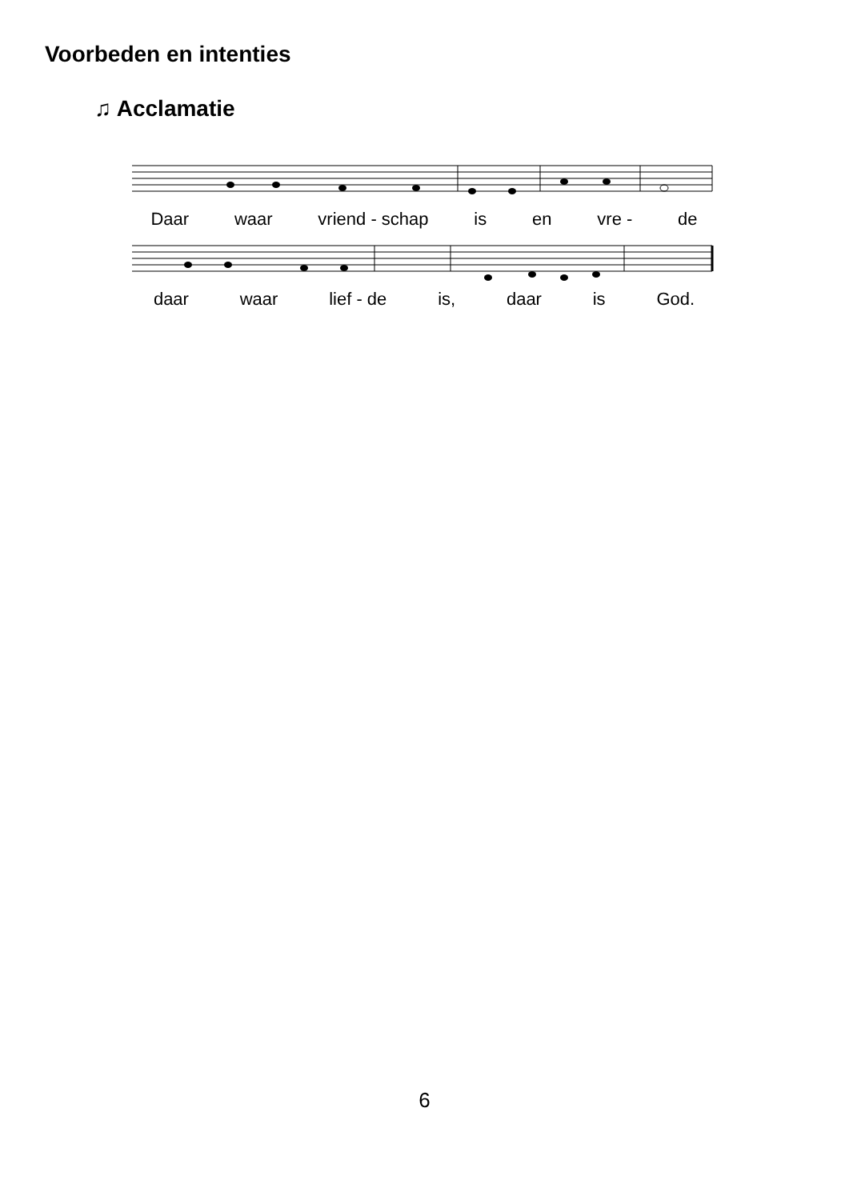Voorbeden en intenties
♫ Acclamatie
Daar waar vriend - schap is en vre - de
daar waar lief - de is, daar is God.
6